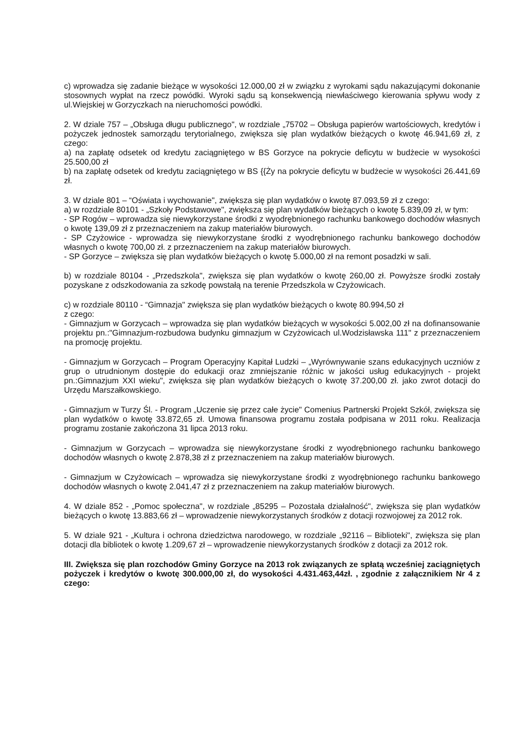c) wprowadza się zadanie bieżące w wysokości 12.000,00 zł w związku z wyrokami sądu nakazującymi dokonanie stosownych wypłat na rzecz powódki. Wyroki sądu są konsekwencją niewłaściwego kierowania spływu wody z ul.Wiejskiej w Gorzyczkach na nieruchomości powódki.
2. W dziale 757 – „Obsługa długu publicznego", w rozdziale „75702 – Obsługa papierów wartościowych, kredytów i pożyczek jednostek samorządu terytorialnego, zwiększa się plan wydatków bieżących o kwotę 46.941,69 zł, z czego:
a) na zapłatę odsetek od kredytu zaciągniętego w BS Gorzyce na pokrycie deficytu w budżecie w wysokości 25.500,00 zł
b) na zapłatę odsetek od kredytu zaciągniętego w BS {{Ży na pokrycie deficytu w budżecie w wysokości 26.441,69 zł.
3. W dziale 801 – “Oświata i wychowanie", zwiększa się plan wydatków o kwotę 87.093,59 zł z czego:
a) w rozdziale 80101 - „Szkoły Podstawowe", zwiększa się plan wydatków bieżących o kwotę 5.839,09 zł, w tym:
- SP Rogów – wprowadza się niewykorzystane środki z wyodrębnionego rachunku bankowego dochodów własnych o kwotę 139,09 zł z przeznaczeniem na zakup materiałów biurowych.
- SP Czyżowice - wprowadza się niewykorzystane środki z wyodrębnionego rachunku bankowego dochodów własnych o kwotę 700,00 zł. z przeznaczeniem na zakup materiałów biurowych.
- SP Gorzyce – zwiększa się plan wydatków bieżących o kwotę 5.000,00 zł na remont posadzki w sali.
b) w rozdziale 80104 - „Przedszkola", zwiększa się plan wydatków o kwotę 260,00 zł. Powyższe środki zostały pozyskane z odszkodowania za szkodę powstałą na terenie Przedszkola w Czyżowicach.
c) w rozdziale 80110 - “Gimnazja" zwiększa się plan wydatków bieżących o kwotę 80.994,50 zł
z czego:
- Gimnazjum w Gorzycach – wprowadza się plan wydatków bieżących w wysokości 5.002,00 zł na dofinansowanie projektu pn.:"Gimnazjum-rozbudowa budynku gimnazjum w Czyżowicach ul.Wodzisławska 111" z przeznaczeniem na promocję projektu.
- Gimnazjum w Gorzycach – Program Operacyjny Kapitał Ludzki – „Wyrównywanie szans edukacyjnych uczniów z grup o utrudnionym dostępie do edukacji oraz zmniejszanie różnic w jakości usług edukacyjnych - projekt pn.:Gimnazjum XXI wieku", zwiększa się plan wydatków bieżących o kwotę 37.200,00 zł. jako zwrot dotacji do Urzędu Marszałkowskiego.
- Gimnazjum w Turzy Śl. - Program „Uczenie się przez całe życie" Comenius Partnerski Projekt Szkół, zwiększa się plan wydatków o kwotę 33.872,65 zł. Umowa finansowa programu została podpisana w 2011 roku. Realizacja programu zostanie zakończona 31 lipca 2013 roku.
- Gimnazjum w Gorzycach – wprowadza się niewykorzystane środki z wyodrębnionego rachunku bankowego dochodów własnych o kwotę 2.878,38 zł z przeznaczeniem na zakup materiałów biurowych.
- Gimnazjum w Czyżowicach – wprowadza się niewykorzystane środki z wyodrębnionego rachunku bankowego dochodów własnych o kwotę 2.041,47 zł z przeznaczeniem na zakup materiałów biurowych.
4. W dziale 852 - „Pomoc społeczna", w rozdziale „85295 – Pozostała działalność", zwiększa się plan wydatków bieżących o kwotę 13.883,66 zł – wprowadzenie niewykorzystanych środków z dotacji rozwojowej za 2012 rok.
5. W dziale 921 - „Kultura i ochrona dziedzictwa narodowego, w rozdziale „92116 – Biblioteki", zwiększa się plan dotacji dla bibliotek o kwotę 1.209,67 zł – wprowadzenie niewykorzystanych środków z dotacji za 2012 rok.
III. Zwiększa się plan rozchodów Gminy Gorzyce na 2013 rok związanych ze spłatą wcześniej zaciągniętych pożyczek i kredytów o kwotę 300.000,00 zł, do wysokości 4.431.463,44zł. , zgodnie z załącznikiem Nr 4 z czego: